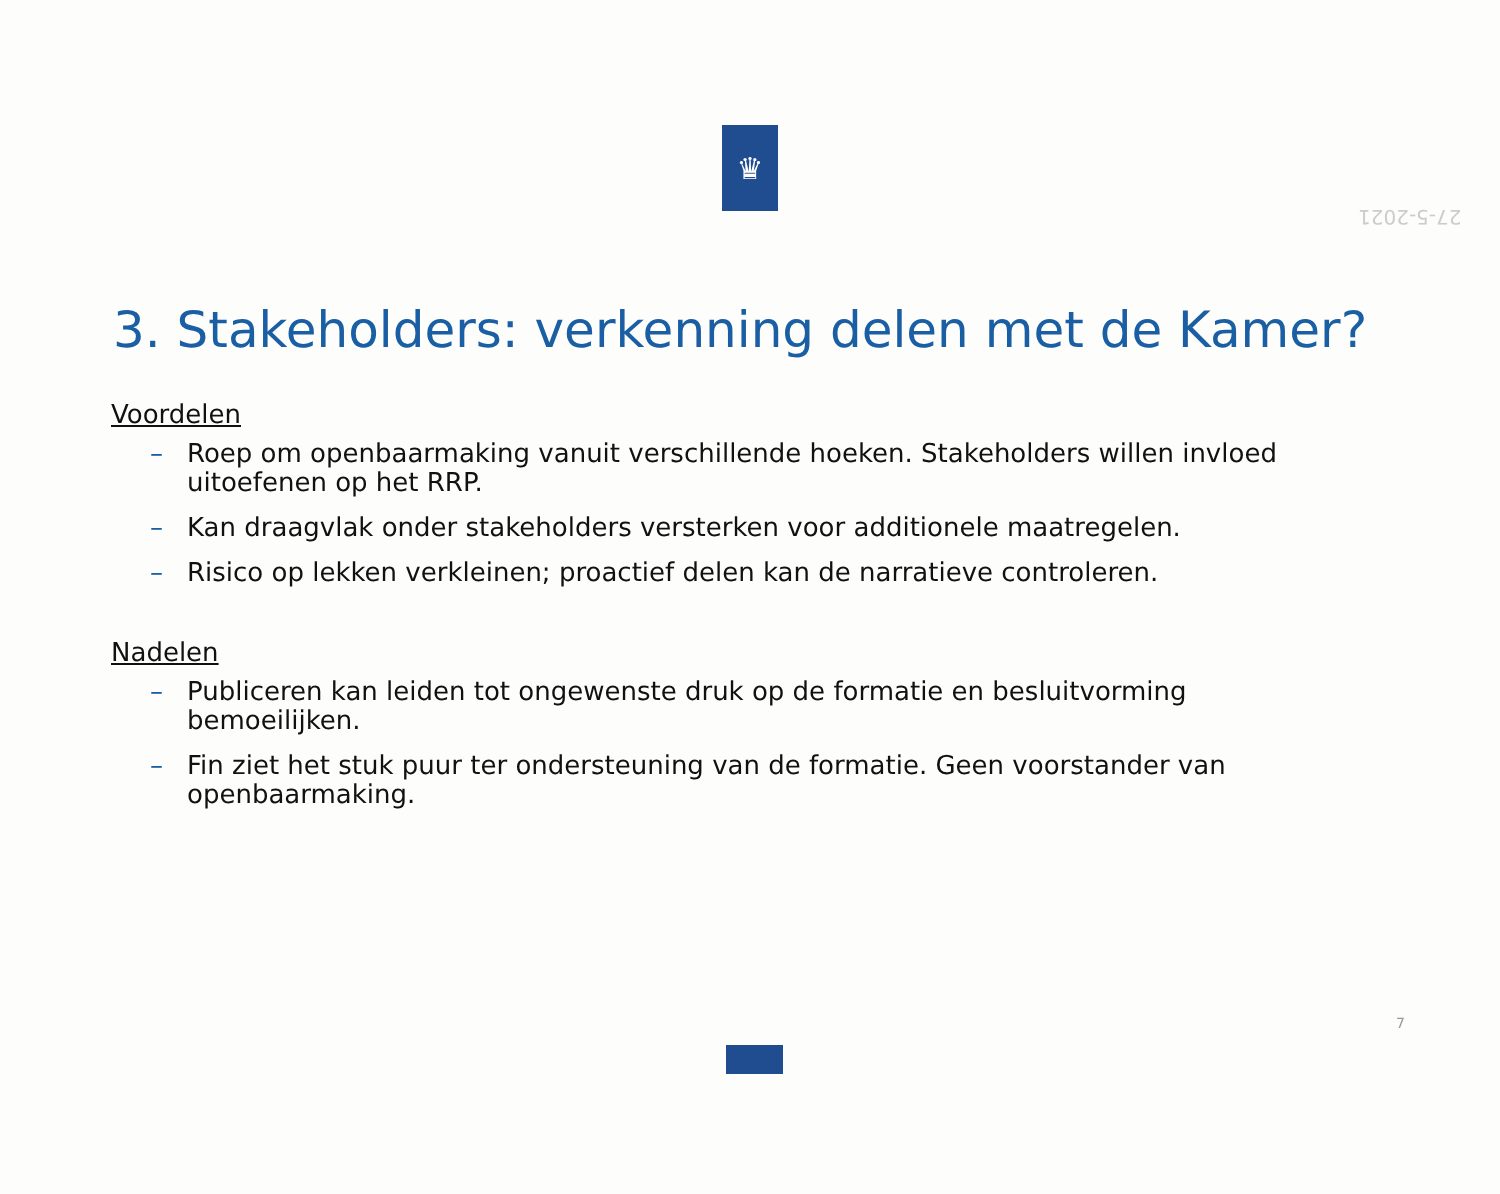27-5-2021
♛
3. Stakeholders: verkenning delen met de Kamer?
Voordelen
– Roep om openbaarmaking vanuit verschillende hoeken. Stakeholders willen invloed uitoefenen op het RRP.
– Kan draagvlak onder stakeholders versterken voor additionele maatregelen.
– Risico op lekken verkleinen; proactief delen kan de narratieve controleren.
Nadelen
– Publiceren kan leiden tot ongewenste druk op de formatie en besluitvorming bemoeilijken.
– Fin ziet het stuk puur ter ondersteuning van de formatie. Geen voorstander van openbaarmaking.
7